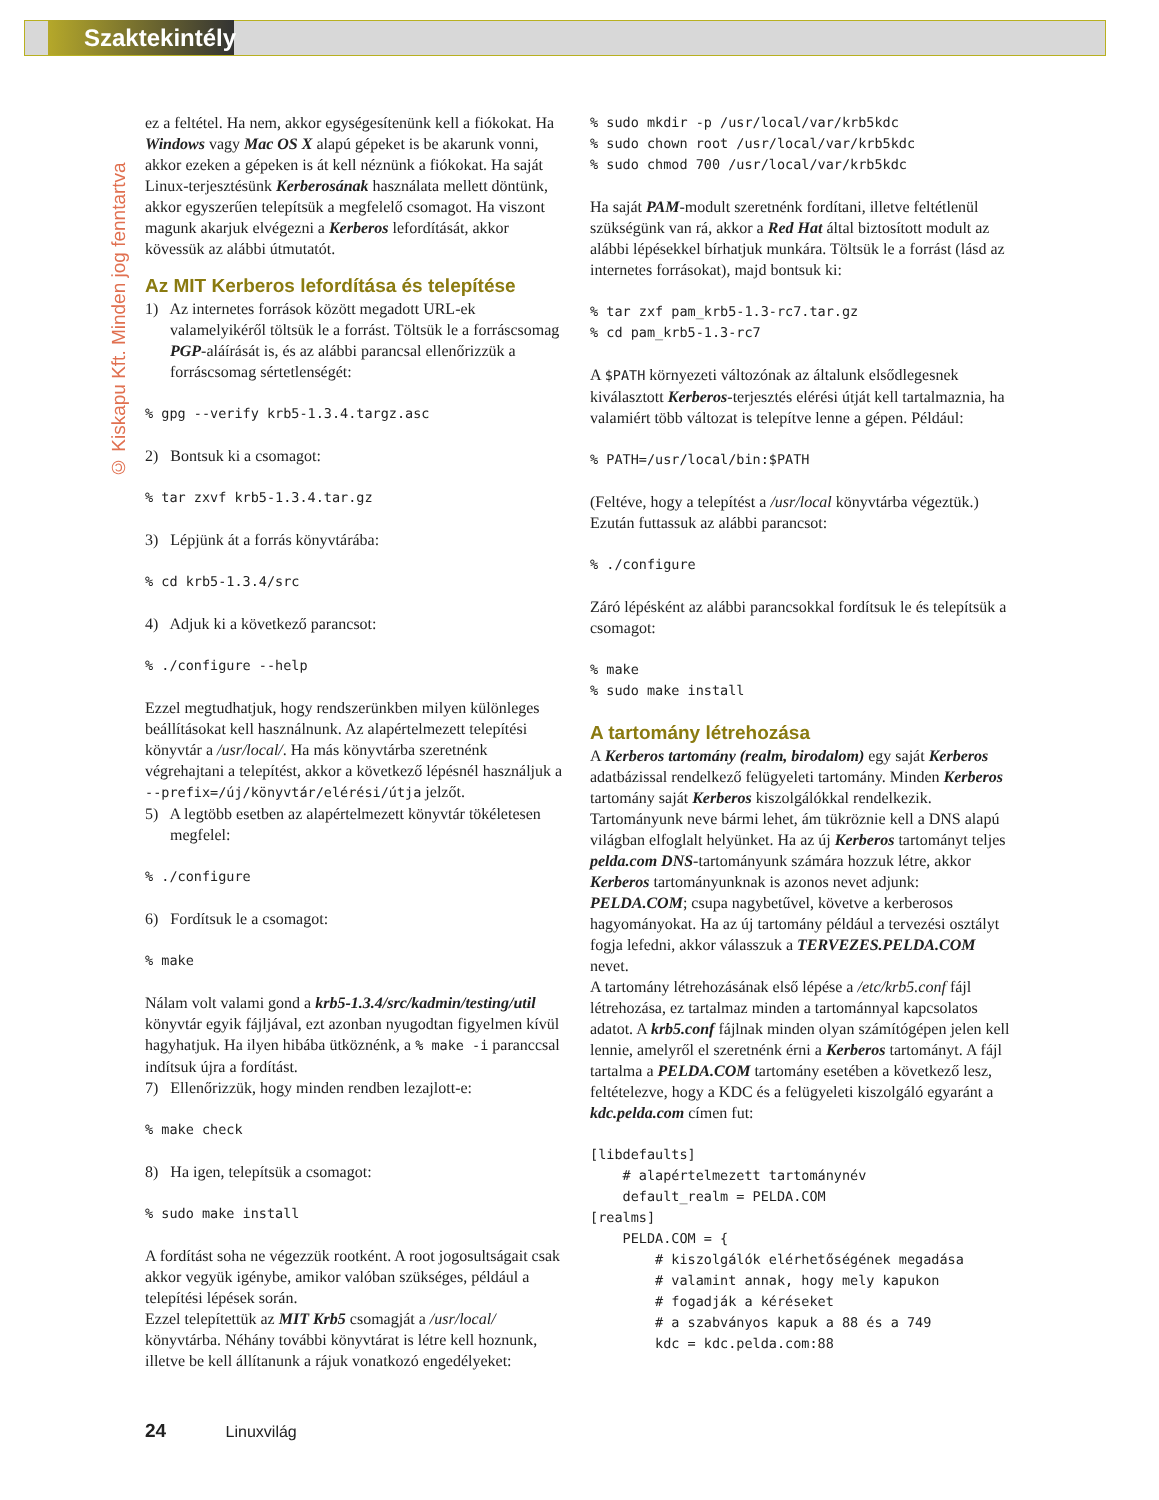Szaktekintély
© Kiskapu Kft. Minden jog fenntartva
ez a feltétel. Ha nem, akkor egységesítenünk kell a fiókokat. Ha Windows vagy Mac OS X alapú gépeket is be akarunk vonni, akkor ezeken a gépeken is át kell néznünk a fiókokat. Ha saját Linux-terjesztésünk Kerberosának használata mellett döntünk, akkor egyszerűen telepítsük a megfelelő csomagot. Ha viszont magunk akarjuk elvégezni a Kerberos lefordítását, akkor kövessük az alábbi útmutatót.
Az MIT Kerberos lefordítása és telepítése
1) Az internetes források között megadott URL-ek valamelyikéről töltsük le a forrást. Töltsük le a forráscsomag PGP-aláírását is, és az alábbi parancsal ellenőrizzük a forráscsomag sértetlenségét:
% gpg --verify krb5-1.3.4.targz.asc
2) Bontsuk ki a csomagot:
% tar zxvf krb5-1.3.4.tar.gz
3) Lépjünk át a forrás könyvtárába:
% cd krb5-1.3.4/src
4) Adjuk ki a következő parancsot:
% ./configure --help
Ezzel megtudhatjuk, hogy rendszerünkben milyen különleges beállításokat kell használnunk. Az alapértelmezett telepítési könyvtár a /usr/local/. Ha más könyvtárba szeretnénk végrehajtani a telepítést, akkor a következő lépésnél használjuk a --prefix=/új/könyvtár/elérési/útja jelzőt.
5) A legtöbb esetben az alapértelmezett könyvtár tökéletesen megfelel:
% ./configure
6) Fordítsuk le a csomagot:
% make
Nálam volt valami gond a krb5-1.3.4/src/kadmin/testing/util könyvtár egyik fájljával, ezt azonban nyugodtan figyelmen kívül hagyhatjuk. Ha ilyen hibába ütköznénk, a % make -i paranccsal indítsuk újra a fordítást.
7) Ellenőrizzük, hogy minden rendben lezajlott-e:
% make check
8) Ha igen, telepítsük a csomagot:
% sudo make install
A fordítást soha ne végezzük rootként. A root jogosultságait csak akkor vegyük igénybe, amikor valóban szükséges, például a telepítési lépések során.
Ezzel telepítettük az MIT Krb5 csomagját a /usr/local/ könyvtárba. Néhány további könyvtárat is létre kell hoznunk, illetve be kell állítanunk a rájuk vonatkozó engedélyeket:
% sudo mkdir -p /usr/local/var/krb5kdc
% sudo chown root /usr/local/var/krb5kdc
% sudo chmod 700 /usr/local/var/krb5kdc
Ha saját PAM-modult szeretnénk fordítani, illetve feltétlenül szükségünk van rá, akkor a Red Hat által biztosított modult az alábbi lépésekkel bírhatjuk munkára. Töltsük le a forrást (lásd az internetes forrásokat), majd bontsuk ki:
% tar zxf pam_krb5-1.3-rc7.tar.gz
% cd pam_krb5-1.3-rc7
A $PATH környezeti változónak az általunk elsődlegesnek kiválasztott Kerberos-terjesztés elérési útját kell tartalmaznia, ha valamiért több változat is telepítve lenne a gépen. Például:
% PATH=/usr/local/bin:$PATH
(Feltéve, hogy a telepítést a /usr/local könyvtárba végeztük.) Ezután futtassuk az alábbi parancsot:
% ./configure
Záró lépésként az alábbi parancsokkal fordítsuk le és telepítsük a csomagot:
% make
% sudo make install
A tartomány létrehozása
A Kerberos tartomány (realm, birodalom) egy saját Kerberos adatbázissal rendelkező felügyeleti tartomány. Minden Kerberos tartomány saját Kerberos kiszolgálókkal rendelkezik. Tartományunk neve bármi lehet, ám tükröznie kell a DNS alapú világban elfoglalt helyünket. Ha az új Kerberos tartományt teljes pelda.com DNS-tartományunk számára hozzuk létre, akkor Kerberos tartományunknak is azonos nevet adjunk: PELDA.COM; csupa nagybetűvel, követve a kerberosos hagyományokat. Ha az új tartomány például a tervezési osztályt fogja lefedni, akkor válasszuk a TERVEZES.PELDA.COM nevet.
A tartomány létrehozásának első lépése a /etc/krb5.conf fájl létrehozása, ez tartalmaz minden a tartománnyal kapcsolatos adatot. A krb5.conf fájlnak minden olyan számítógépen jelen kell lennie, amelyről el szeretnénk érni a Kerberos tartományt. A fájl tartalma a PELDA.COM tartomány esetében a következő lesz, feltételezve, hogy a KDC és a felügyeleti kiszolgáló egyaránt a kdc.pelda.com címen fut:
[libdefaults]
    # alapértelmezett tartománynév
    default_realm = PELDA.COM
[realms]
    PELDA.COM = {
        # kiszolgálók elérhetőségének megadása
        # valamint annak, hogy mely kapukon
        # fogadják a kéréseket
        # a szabványos kapuk a 88 és a 749
        kdc = kdc.pelda.com:88
24 Linuxvilág